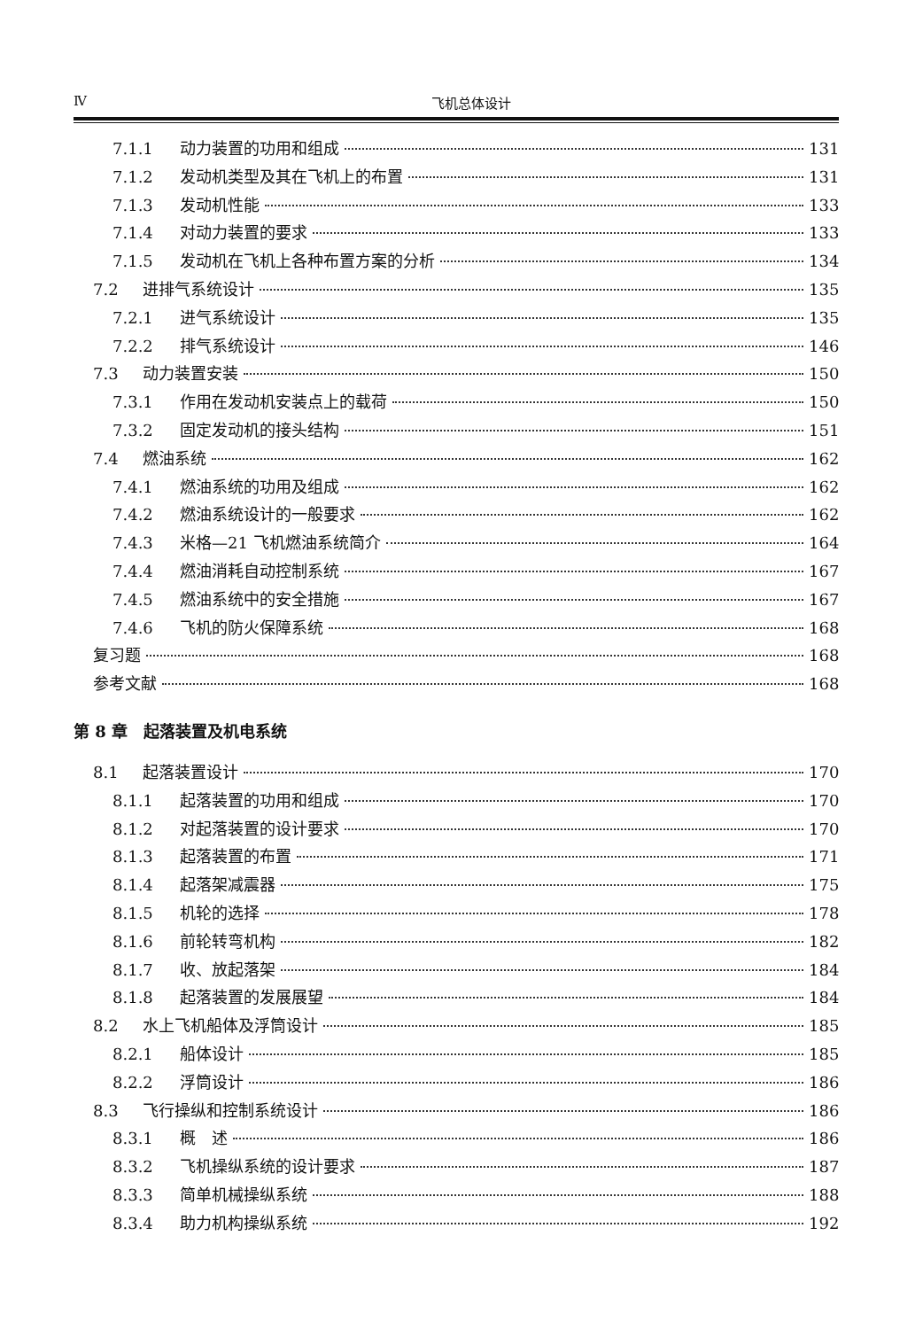Ⅳ 飞机总体设计
7.1.1 动力装置的功用和组成 131
7.1.2 发动机类型及其在飞机上的布置 131
7.1.3 发动机性能 133
7.1.4 对动力装置的要求 133
7.1.5 发动机在飞机上各种布置方案的分析 134
7.2 进排气系统设计 135
7.2.1 进气系统设计 135
7.2.2 排气系统设计 146
7.3 动力装置安装 150
7.3.1 作用在发动机安装点上的载荷 150
7.3.2 固定发动机的接头结构 151
7.4 燃油系统 162
7.4.1 燃油系统的功用及组成 162
7.4.2 燃油系统设计的一般要求 162
7.4.3 米格—21 飞机燃油系统简介 164
7.4.4 燃油消耗自动控制系统 167
7.4.5 燃油系统中的安全措施 167
7.4.6 飞机的防火保障系统 168
复习题 168
参考文献 168
第 8 章　起落装置及机电系统
8.1 起落装置设计 170
8.1.1 起落装置的功用和组成 170
8.1.2 对起落装置的设计要求 170
8.1.3 起落装置的布置 171
8.1.4 起落架减震器 175
8.1.5 机轮的选择 178
8.1.6 前轮转弯机构 182
8.1.7 收、放起落架 184
8.1.8 起落装置的发展展望 184
8.2 水上飞机船体及浮筒设计 185
8.2.1 船体设计 185
8.2.2 浮筒设计 186
8.3 飞行操纵和控制系统设计 186
8.3.1 概　述 186
8.3.2 飞机操纵系统的设计要求 187
8.3.3 简单机械操纵系统 188
8.3.4 助力机构操纵系统 192